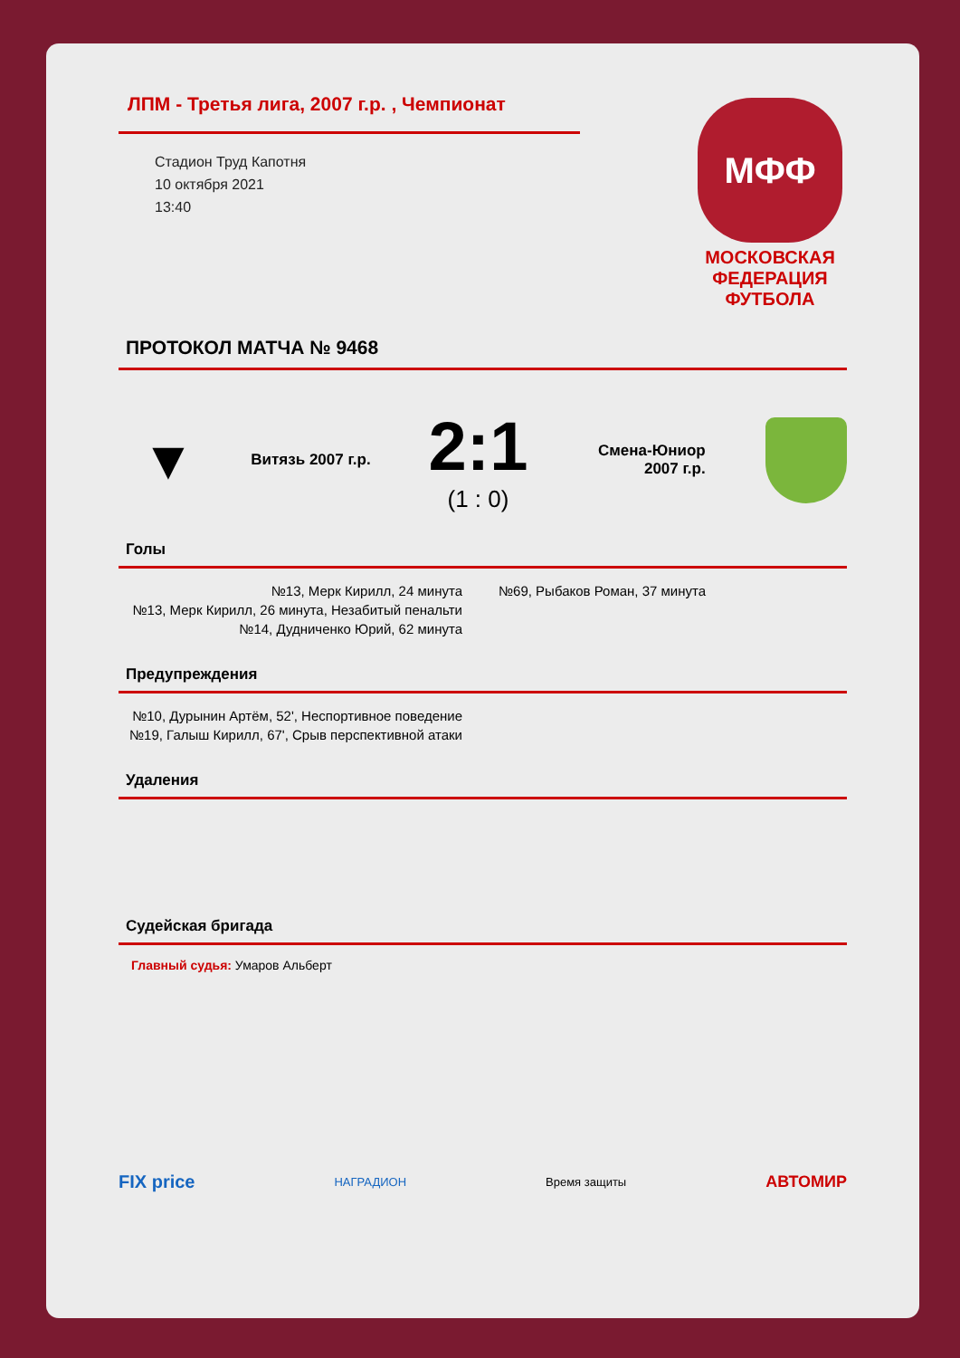ЛПМ - Третья лига, 2007 г.р. , Чемпионат
Стадион Труд Капотня
10 октября 2021
13:40
МФФ
МОСКОВСКАЯ
ФЕДЕРАЦИЯ
ФУТБОЛА
ПРОТОКОЛ МАТЧА № 9468
▼
Витязь 2007 г.р.
2:1
(1 : 0)
Смена-Юниор 2007 г.р.
Голы
№13, Мерк Кирилл, 24 минута
№13, Мерк Кирилл, 26 минута, Незабитый пенальти
№14, Дудниченко Юрий, 62 минута
№69, Рыбаков Роман, 37 минута
Предупреждения
№10, Дурынин Артём, 52', Неспортивное поведение
№19, Галыш Кирилл, 67', Срыв перспективной атаки
Удаления
Судейская бригада
Главный судья: Умаров Альберт
FIX price НАГРАДИОН Время защиты АВТОМИР